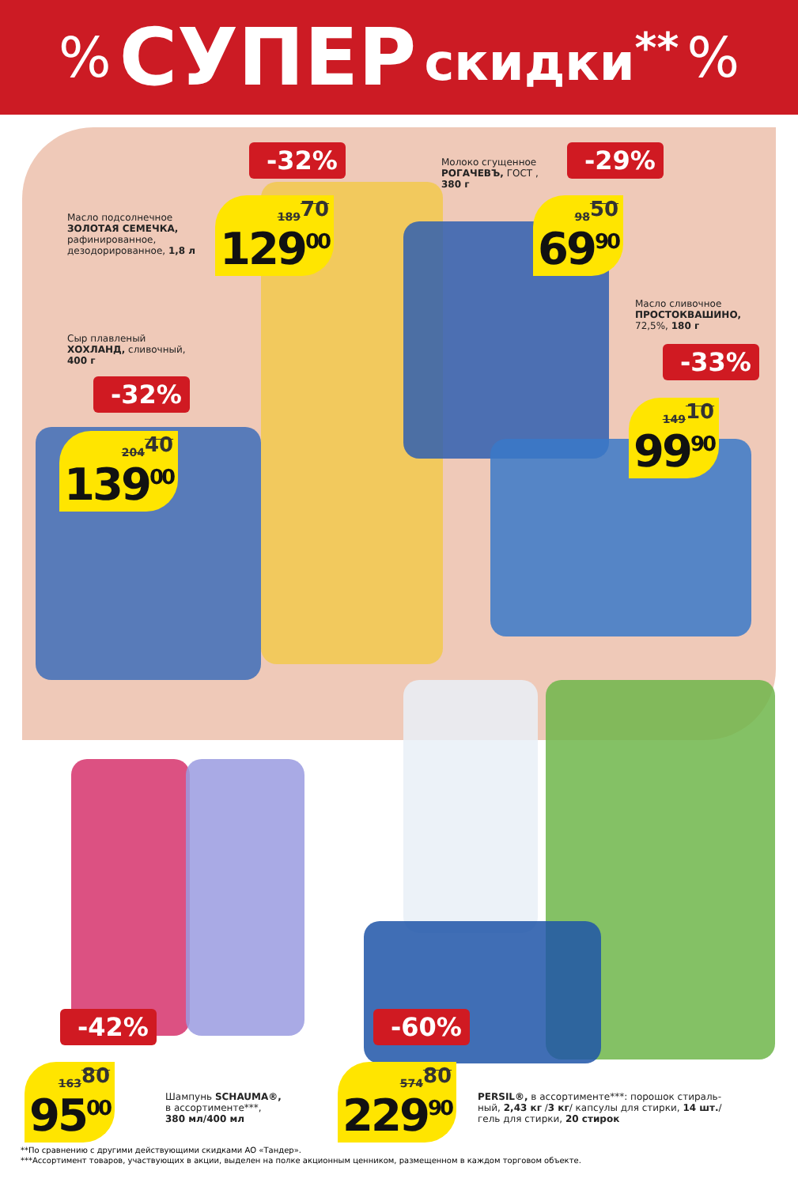% СУПЕР скидки<sup>**</sup>%
Масло подсолнечное
ЗОЛОТАЯ СЕМЕЧКА,
рафинированное,
дезодорированное, 1,8 л
-32%
189<sup>70</sup>
129<sup>00</sup>
Молоко сгущенное
РОГАЧЕВЪ, ГОСТ ,
380 г
-29%
98<sup>50</sup>
69<sup>90</sup>
Сыр плавленый
ХОХЛАНД, сливочный,
400 г
-32%
204<sup>40</sup>
139<sup>00</sup>
Масло сливочное
ПРОСТОКВАШИНО,
72,5%, 180 г
-33%
149<sup>10</sup>
99<sup>90</sup>
-42%
163<sup>80</sup>
95<sup>00</sup>
Шампунь SCHAUMA®,
в ассортименте***,
380 мл/400 мл
-60%
574<sup>80</sup>
229<sup>90</sup>
PERSIL®, в ассортименте***: порошок стираль-
ный, 2,43 кг /3 кг/ капсулы для стирки, 14 шт./
гель для стирки, 20 стирок
**По сравнению с другими действующими скидками АО «Тандер».
***Ассортимент товаров, участвующих в акции, выделен на полке акционным ценником, размещенном в каждом торговом объекте.